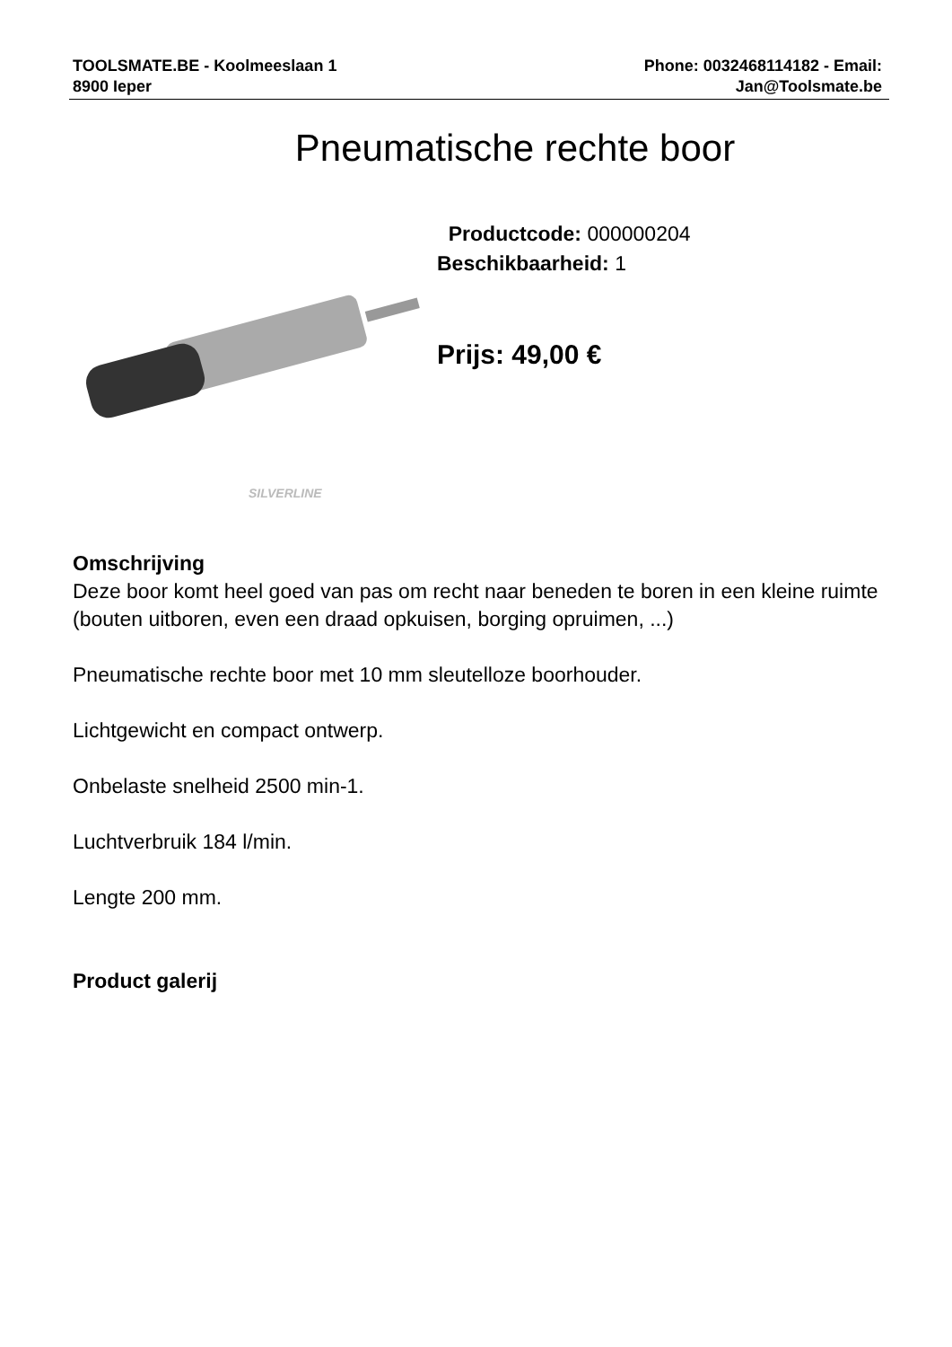TOOLSMATE.BE - Koolmeeslaan 1
8900 Ieper
Phone: 0032468114182 - Email:
Jan@Toolsmate.be
Pneumatische rechte boor
SILVERLINE
Productcode: 000000204
Beschikbaarheid: 1
Prijs: 49,00 €
Omschrijving
Deze boor komt heel goed van pas om recht naar beneden te boren in een kleine ruimte (bouten uitboren, even een draad opkuisen, borging opruimen, ...)
Pneumatische rechte boor met 10 mm sleutelloze boorhouder.
Lichtgewicht en compact ontwerp.
Onbelaste snelheid 2500 min-1.
Luchtverbruik 184 l/min.
Lengte 200 mm.
Product galerij